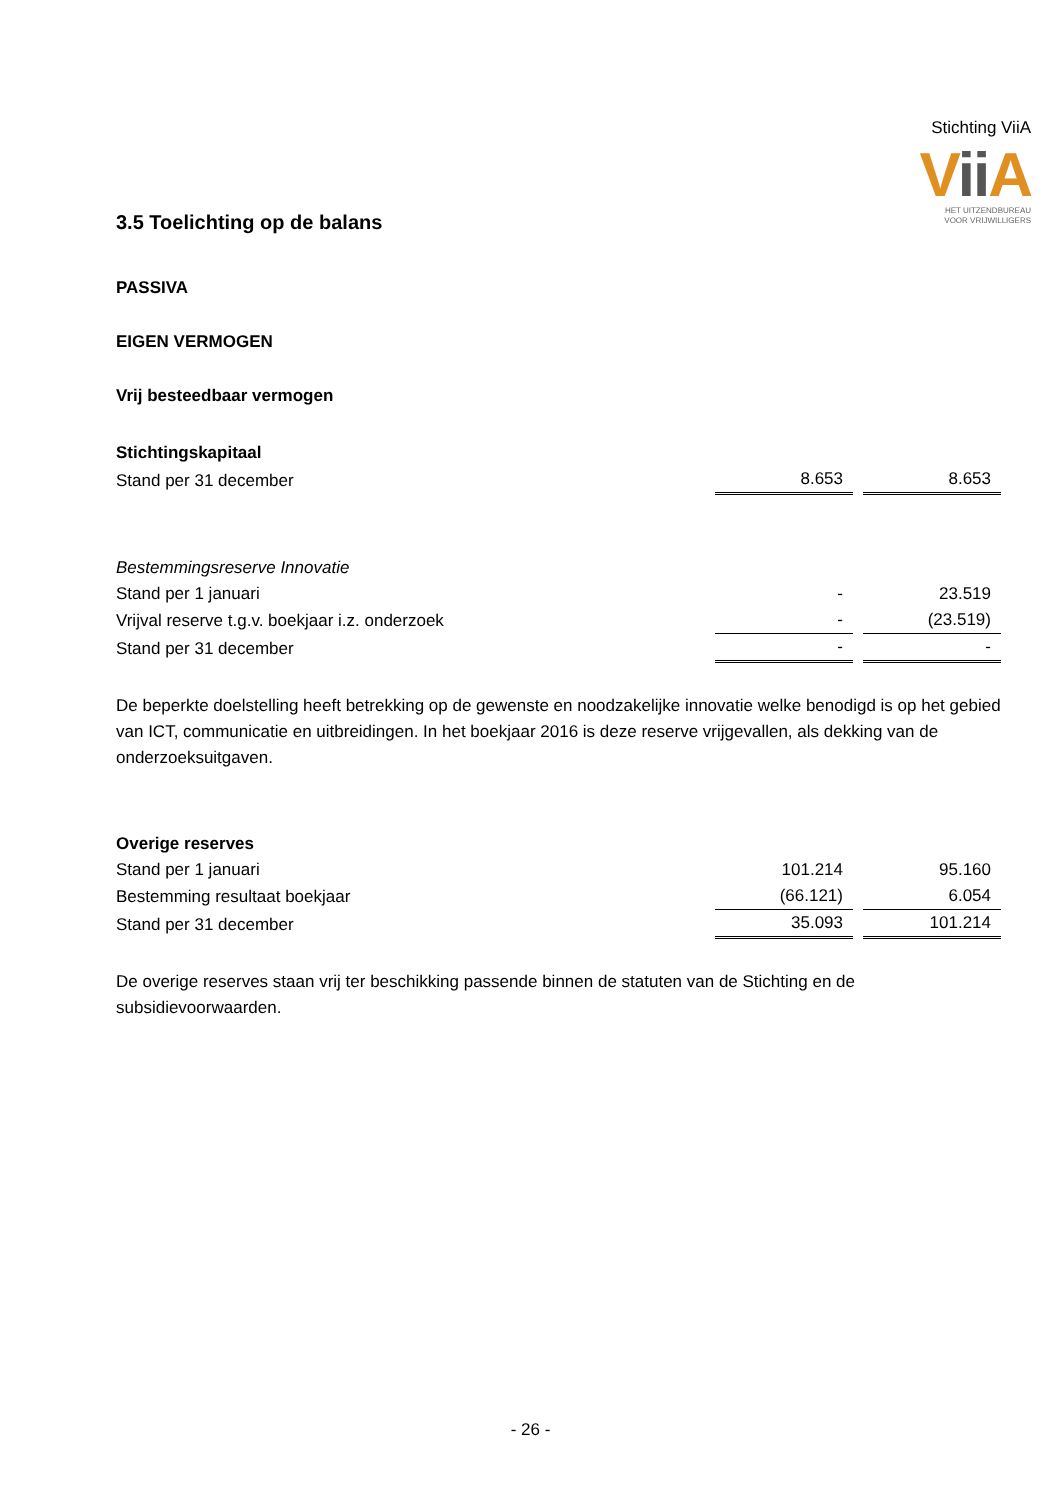Stichting ViiA
Vii A
HET UITZENDBUREAU
VOOR VRIJWILLIGERS
3.5 Toelichting op de balans
PASSIVA
EIGEN VERMOGEN
Vrij besteedbaar vermogen
| Stichtingskapitaal | | |
| Stand per 31 december | 8.653 | 8.653 |
| Bestemmingsreserve Innovatie | | |
| Stand per 1 januari | - | 23.519 |
| Vrijval reserve t.g.v. boekjaar i.z. onderzoek | - | (23.519) |
| Stand per 31 december | - | - |
De beperkte doelstelling heeft betrekking op de gewenste en noodzakelijke innovatie welke benodigd is op het gebied van ICT, communicatie en uitbreidingen. In het boekjaar 2016 is deze reserve vrijgevallen, als dekking van de onderzoeksuitgaven.
| Overige reserves | | |
| Stand per 1 januari | 101.214 | 95.160 |
| Bestemming resultaat boekjaar | (66.121) | 6.054 |
| Stand per 31 december | 35.093 | 101.214 |
De overige reserves staan vrij ter beschikking passende binnen de statuten van de Stichting en de subsidievoorwaarden.
- 26 -